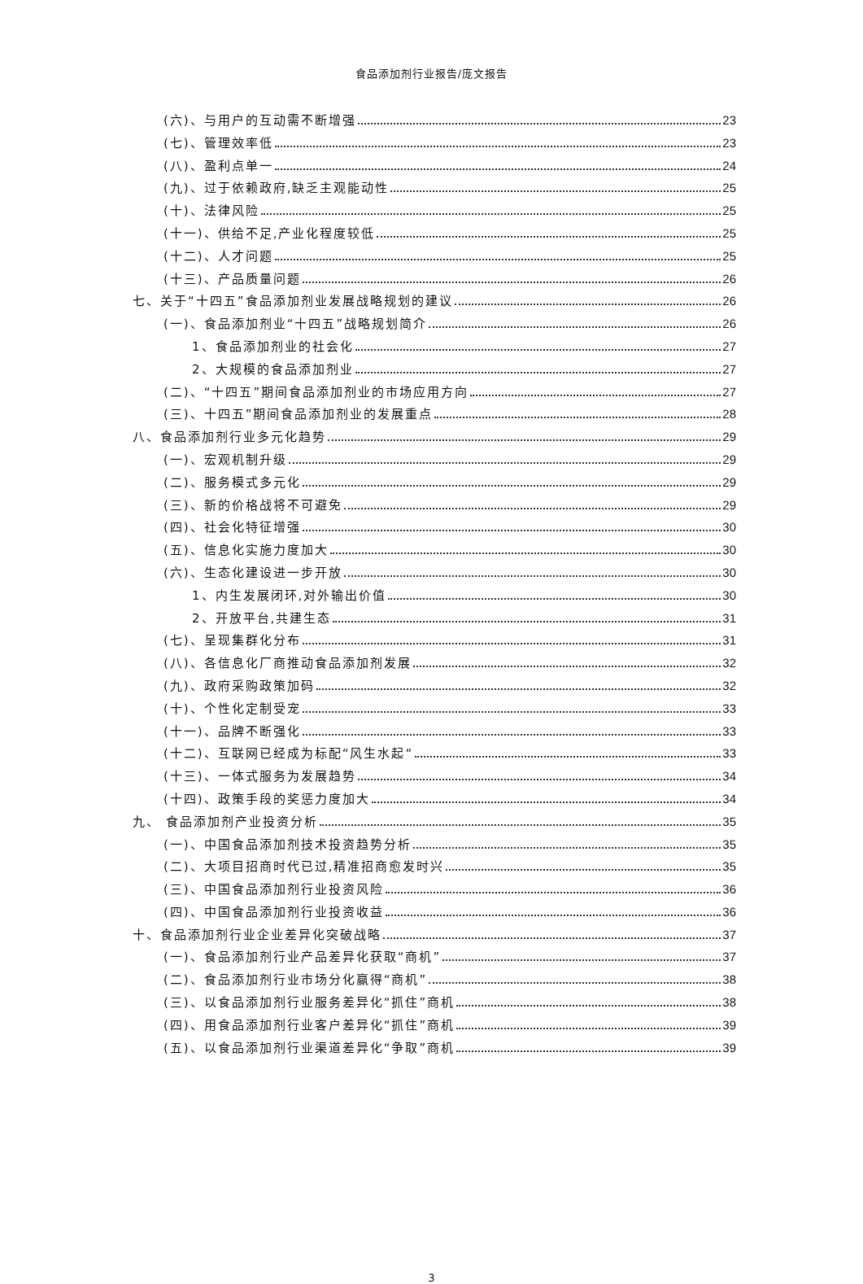食品添加剂行业报告/庞文报告
(六)、与用户的互动需不断增强 23
(七)、管理效率低 23
(八)、盈利点单一 24
(九)、过于依赖政府,缺乏主观能动性 25
(十)、法律风险 25
(十一)、供给不足,产业化程度较低 25
(十二)、人才问题 25
(十三)、产品质量问题 26
七、关于“十四五”食品添加剂业发展战略规划的建议 26
(一)、食品添加剂业“十四五”战略规划简介 26
1、食品添加剂业的社会化 27
2、大规模的食品添加剂业 27
(二)、“十四五”期间食品添加剂业的市场应用方向 27
(三)、十四五”期间食品添加剂业的发展重点 28
八、食品添加剂行业多元化趋势 29
(一)、宏观机制升级 29
(二)、服务模式多元化 29
(三)、新的价格战将不可避免 29
(四)、社会化特征增强 30
(五)、信息化实施力度加大 30
(六)、生态化建设进一步开放 30
1、内生发展闭环,对外输出价值 30
2、开放平台,共建生态 31
(七)、呈现集群化分布 31
(八)、各信息化厂商推动食品添加剂发展 32
(九)、政府采购政策加码 32
(十)、个性化定制受宠 33
(十一)、品牌不断强化 33
(十二)、互联网已经成为标配“风生水起“ 33
(十三)、一体式服务为发展趋势 34
(十四)、政策手段的奖惩力度加大 34
九、 食品添加剂产业投资分析 35
(一)、中国食品添加剂技术投资趋势分析 35
(二)、大项目招商时代已过,精准招商愈发时兴 35
(三)、中国食品添加剂行业投资风险 36
(四)、中国食品添加剂行业投资收益 36
十、食品添加剂行业企业差异化突破战略 37
(一)、食品添加剂行业产品差异化获取“商机” 37
(二)、食品添加剂行业市场分化赢得“商机” 38
(三)、以食品添加剂行业服务差异化“抓住”商机 38
(四)、用食品添加剂行业客户差异化“抓住”商机 39
(五)、以食品添加剂行业渠道差异化“争取”商机 39
3